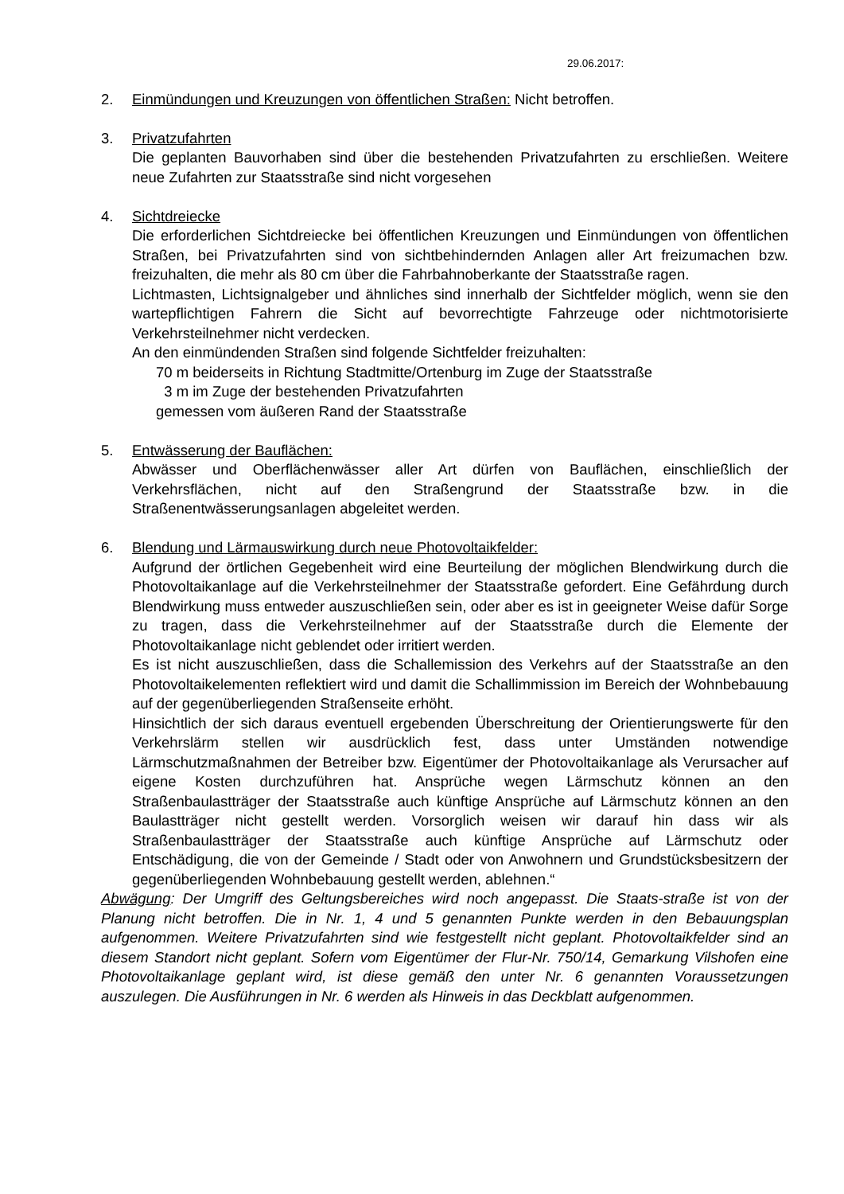29.06.2017:
2. Einmündungen und Kreuzungen von öffentlichen Straßen: Nicht betroffen.
3. Privatzufahrten
Die geplanten Bauvorhaben sind über die bestehenden Privatzufahrten zu erschließen. Weitere neue Zufahrten zur Staatsstraße sind nicht vorgesehen
4. Sichtdreiecke
Die erforderlichen Sichtdreiecke bei öffentlichen Kreuzungen und Einmündungen von öffentlichen Straßen, bei Privatzufahrten sind von sichtbehindernden Anlagen aller Art freizumachen bzw. freizuhalten, die mehr als 80 cm über die Fahrbahnoberkante der Staatsstraße ragen.
Lichtmasten, Lichtsignalgeber und ähnliches sind innerhalb der Sichtfelder möglich, wenn sie den wartepflichtigen Fahrern die Sicht auf bevorrechtigte Fahrzeuge oder nichtmotorisierte Verkehrsteilnehmer nicht verdecken.
An den einmündenden Straßen sind folgende Sichtfelder freizuhalten:
70 m beiderseits in Richtung Stadtmitte/Ortenburg im Zuge der Staatsstraße
3 m im Zuge der bestehenden Privatzufahrten
gemessen vom äußeren Rand der Staatsstraße
5. Entwässerung der Bauflächen:
Abwässer und Oberflächenwässer aller Art dürfen von Bauflächen, einschließlich der Verkehrsflächen, nicht auf den Straßengrund der Staatsstraße bzw. in die Straßenentwässerungsanlagen abgeleitet werden.
6. Blendung und Lärmauswirkung durch neue Photovoltaikfelder:
Aufgrund der örtlichen Gegebenheit wird eine Beurteilung der möglichen Blendwirkung durch die Photovoltaikanlage auf die Verkehrsteilnehmer der Staatsstraße gefordert. Eine Gefährdung durch Blendwirkung muss entweder auszuschließen sein, oder aber es ist in geeigneter Weise dafür Sorge zu tragen, dass die Verkehrsteilnehmer auf der Staatsstraße durch die Elemente der Photovoltaikanlage nicht geblendet oder irritiert werden.
Es ist nicht auszuschließen, dass die Schallemission des Verkehrs auf der Staatsstraße an den Photovoltaikelementen reflektiert wird und damit die Schallimmission im Bereich der Wohnbebauung auf der gegenüberliegenden Straßenseite erhöht.
Hinsichtlich der sich daraus eventuell ergebenden Überschreitung der Orientierungswerte für den Verkehrslärm stellen wir ausdrücklich fest, dass unter Umständen notwendige Lärmschutzmaßnahmen der Betreiber bzw. Eigentümer der Photovoltaikanlage als Verursacher auf eigene Kosten durchzuführen hat. Ansprüche wegen Lärmschutz können an den Straßenbaulastträger der Staatsstraße auch künftige Ansprüche auf Lärmschutz können an den Baulastträger nicht gestellt werden. Vorsorglich weisen wir darauf hin dass wir als Straßenbaulastträger der Staatsstraße auch künftige Ansprüche auf Lärmschutz oder Entschädigung, die von der Gemeinde / Stadt oder von Anwohnern und Grundstücksbesitzern der gegenüberliegenden Wohnbebauung gestellt werden, ablehnen.“
Abwägung: Der Umgriff des Geltungsbereiches wird noch angepasst. Die Staats-straße ist von der Planung nicht betroffen. Die in Nr. 1, 4 und 5 genannten Punkte werden in den Bebauungsplan aufgenommen. Weitere Privatzufahrten sind wie festgestellt nicht geplant. Photovoltaikfelder sind an diesem Standort nicht geplant. Sofern vom Eigentümer der Flur-Nr. 750/14, Gemarkung Vilshofen eine Photovoltaikanlage geplant wird, ist diese gemäß den unter Nr. 6 genannten Voraussetzungen auszulegen. Die Ausführungen in Nr. 6 werden als Hinweis in das Deckblatt aufgenommen.